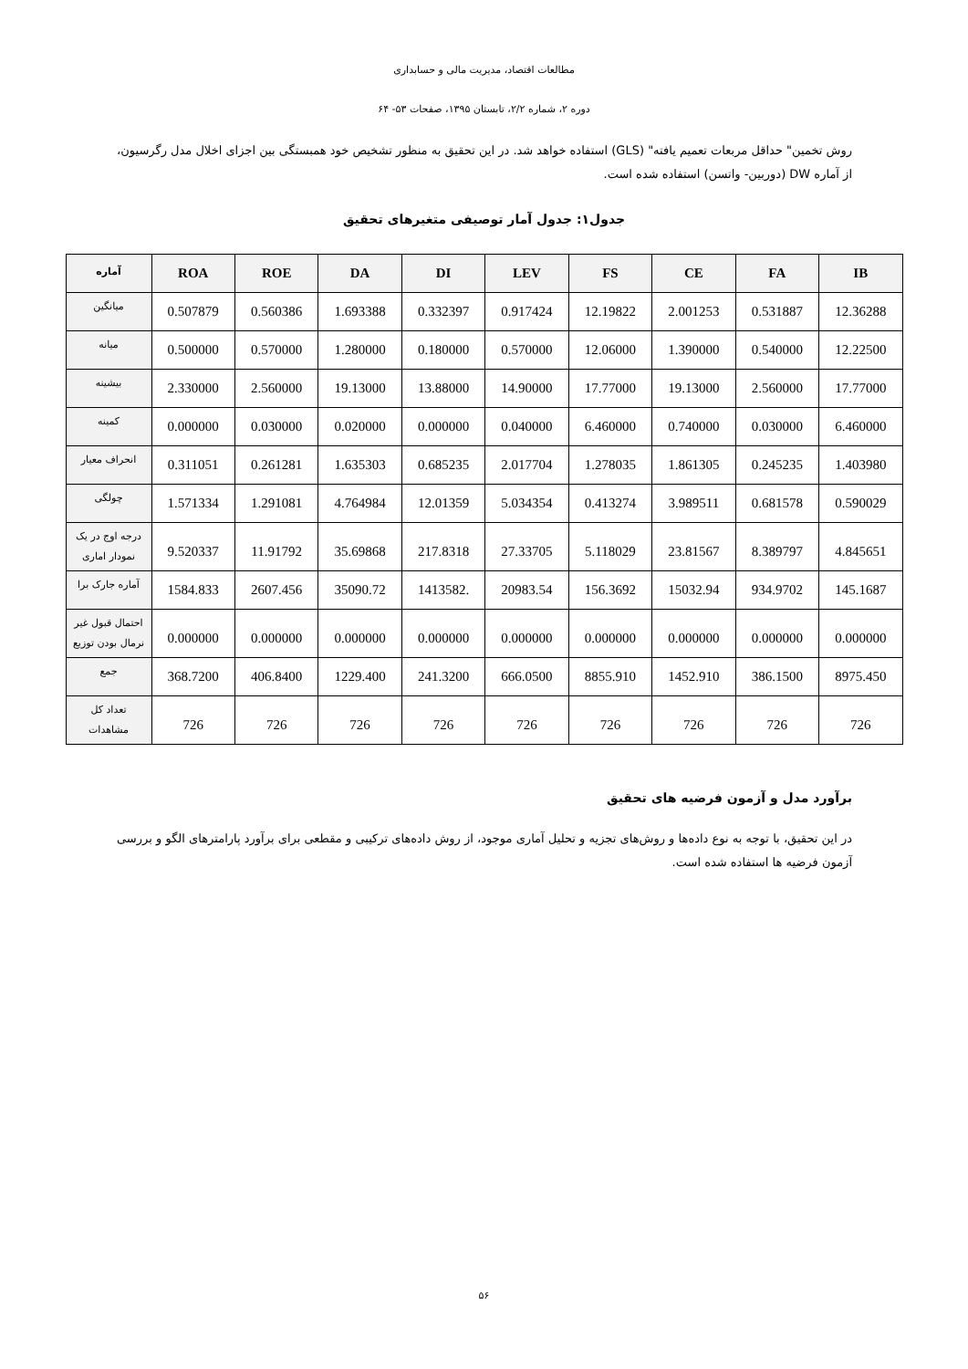مطالعات اقتصاد، مدیریت مالی و حسابداری
دوره ۲، شماره ۲/۲، تابستان ۱۳۹۵، صفحات ۵۳- ۶۴
روش تخمین" حداقل مربعات تعمیم یافته" (GLS) استفاده خواهد شد. در این تحقیق به منظور تشخیص خود همبستگی بین اجزای اخلال مدل رگرسیون، از آماره DW (دوربین- واتسن) استفاده شده است.
جدول۱: جدول آمار توصیفی متغیرهای تحقیق
| آماره | ROA | ROE | DA | DI | LEV | FS | CE | FA | IB |
| --- | --- | --- | --- | --- | --- | --- | --- | --- | --- |
| میانگین | 0.507879 | 0.560386 | 1.693388 | 0.332397 | 0.917424 | 12.19822 | 2.001253 | 0.531887 | 12.36288 |
| میانه | 0.500000 | 0.570000 | 1.280000 | 0.180000 | 0.570000 | 12.06000 | 1.390000 | 0.540000 | 12.22500 |
| بیشینه | 2.330000 | 2.560000 | 19.13000 | 13.88000 | 14.90000 | 17.77000 | 19.13000 | 2.560000 | 17.77000 |
| کمینه | 0.000000 | 0.030000 | 0.020000 | 0.000000 | 0.040000 | 6.460000 | 0.740000 | 0.030000 | 6.460000 |
| انحراف معیار | 0.311051 | 0.261281 | 1.635303 | 0.685235 | 2.017704 | 1.278035 | 1.861305 | 0.245235 | 1.403980 |
| چولگی | 1.571334 | 1.291081 | 4.764984 | 12.01359 | 5.034354 | 0.413274 | 3.989511 | 0.681578 | 0.590029 |
| درجه اوج در یک نمودار اماری | 9.520337 | 11.91792 | 35.69868 | 217.8318 | 27.33705 | 5.118029 | 23.81567 | 8.389797 | 4.845651 |
| آماره جارک برا | 1584.833 | 2607.456 | 35090.72 | 1413582. | 20983.54 | 156.3692 | 15032.94 | 934.9702 | 145.1687 |
| احتمال قبول غیر نرمال بودن توزیع | 0.000000 | 0.000000 | 0.000000 | 0.000000 | 0.000000 | 0.000000 | 0.000000 | 0.000000 | 0.000000 |
| جمع | 368.7200 | 406.8400 | 1229.400 | 241.3200 | 666.0500 | 8855.910 | 1452.910 | 386.1500 | 8975.450 |
| تعداد کل مشاهدات | 726 | 726 | 726 | 726 | 726 | 726 | 726 | 726 | 726 |
برآورد مدل و آزمون فرضیه های تحقیق
در این تحقیق، با توجه به نوع داده‌ها و روش‌های تجزیه و تحلیل آماری موجود، از روش داده‌های ترکیبی و مقطعی برای برآورد پارامترهای الگو و بررسی آزمون فرضیه ها استفاده شده است.
۵۶